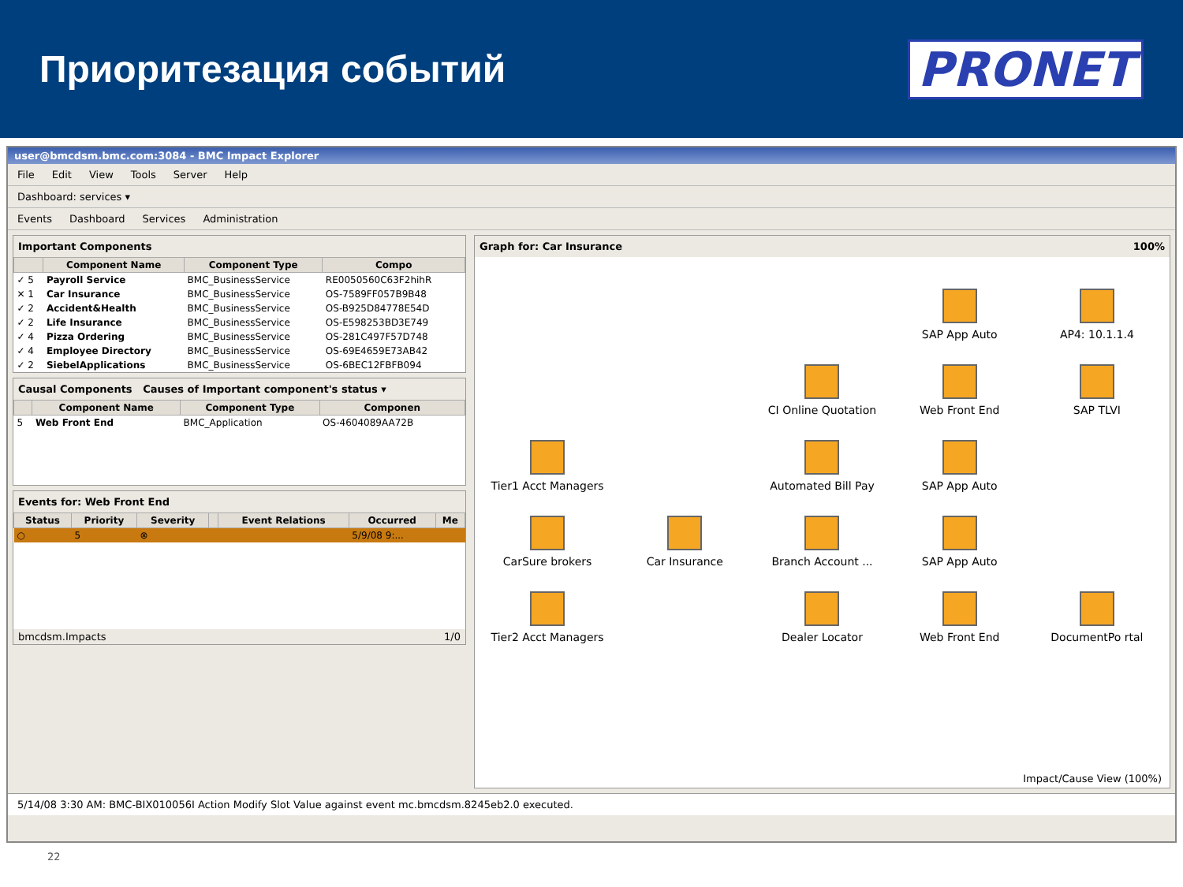Приоритезация событий
PRONET
user@bmcdsm.bmc.com:3084 - BMC Impact Explorer
File Edit View Tools Server Help
Dashboard: services ▾
Events Dashboard Services Administration
Important Components
| | Component Name | Component Type | Compo |
| --- | --- | --- | --- |
| ✓ 5 | Payroll Service | BMC_BusinessService | RE0050560C63F2hihR |
| ✕ 1 | Car Insurance | BMC_BusinessService | OS-7589FF057B9B48 |
| ✓ 2 | Accident&Health | BMC_BusinessService | OS-B925D84778E54D |
| ✓ 2 | Life Insurance | BMC_BusinessService | OS-E598253BD3E749 |
| ✓ 4 | Pizza Ordering | BMC_BusinessService | OS-281C497F57D748 |
| ✓ 4 | Employee Directory | BMC_BusinessService | OS-69E4659E73AB42 |
| ✓ 2 | SiebelApplications | BMC_BusinessService | OS-6BEC12FBFB094 |
Causal Components Causes of Important component's status ▾
| | Component Name | Component Type | Componen |
| --- | --- | --- | --- |
| 5 | Web Front End | BMC_Application | OS-4604089AA72B |
Events for: Web Front End
| Status | Priority | Severity | | Event Relations | Occurred | Me |
| --- | --- | --- | --- | --- | --- | --- |
| ○ | 5 | ⊗ | | | 5/9/08 9:... | |
bmcdsm.Impacts 1/0
Graph for: Car Insurance 100%
SAP App Auto
AP4: 10.1.1.4
CI Online Quotation
Web Front End
SAP TLVI
Tier1 Acct Managers
Automated Bill Pay
SAP App Auto
CarSure brokers
Car Insurance
Branch Account ...
SAP App Auto
Tier2 Acct Managers
Dealer Locator
Web Front End
DocumentPo rtal
Impact/Cause View (100%)
5/14/08 3:30 AM: BMC-BIX010056I Action Modify Slot Value against event mc.bmcdsm.8245eb2.0 executed.
22